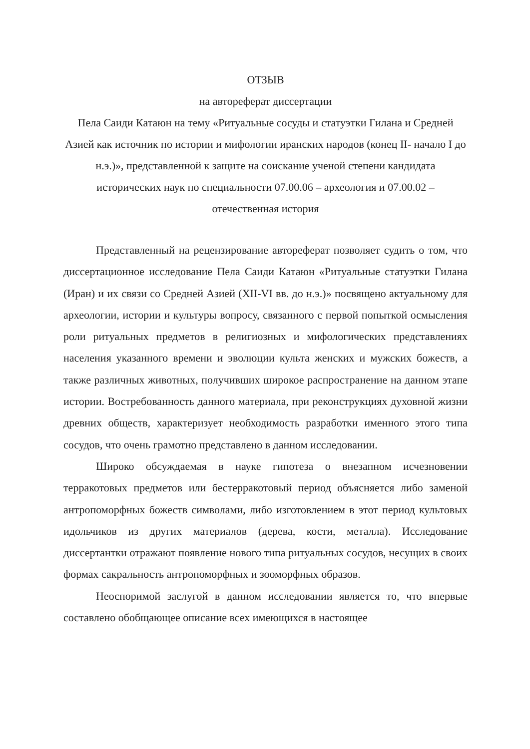ОТЗЫВ
на автореферат диссертации
Пела Саиди Катаюн на тему «Ритуальные сосуды и статуэтки Гилана и Средней Азией как источник по истории и мифологии иранских народов (конец II- начало I до н.э.)», представленной к защите на соискание ученой степени кандидата исторических наук по специальности 07.00.06 – археология и 07.00.02 – отечественная история
Представленный на рецензирование автореферат позволяет судить о том, что диссертационное исследование Пела Саиди Катаюн «Ритуальные статуэтки Гилана (Иран) и их связи со Средней Азией (XII-VI вв. до н.э.)» посвящено актуальному для археологии, истории и культуры вопросу, связанного с первой попыткой осмысления роли ритуальных предметов в религиозных и мифологических представлениях населения указанного времени и эволюции культа женских и мужских божеств, а также различных животных, получивших широкое распространение на данном этапе истории. Востребованность данного материала, при реконструкциях духовной жизни древних обществ, характеризует необходимость разработки именного этого типа сосудов, что очень грамотно представлено в данном исследовании.
Широко обсуждаемая в науке гипотеза о внезапном исчезновении терракотовых предметов или бестерракотовый период объясняется либо заменой антропоморфных божеств символами, либо изготовлением в этот период культовых идольчиков из других материалов (дерева, кости, металла). Исследование диссертантки отражают появление нового типа ритуальных сосудов, несущих в своих формах сакральность антропоморфных и зооморфных образов.
Неоспоримой заслугой в данном исследовании является то, что впервые составлено обобщающее описание всех имеющихся в настоящее